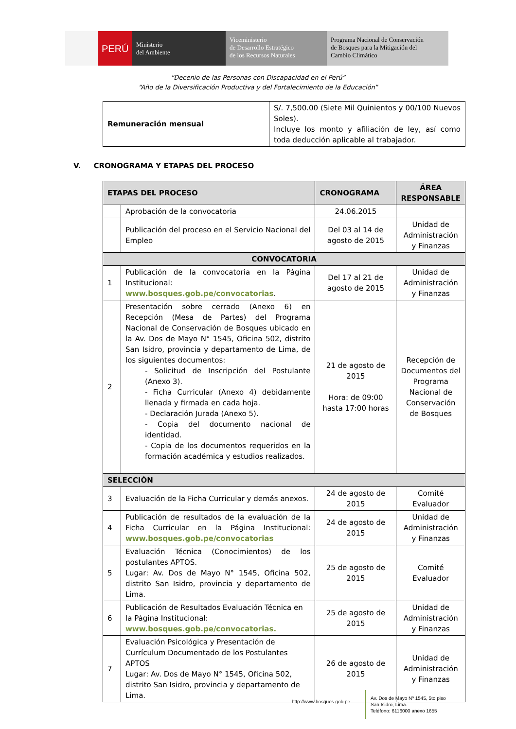PERÚ Ministerio
del Ambiente
Viceministerio
de Desarrollo Estratégico
de los Recursos Naturales
Programa Nacional de Conservación
de Bosques para la Mitigación del
Cambio Climático
“Decenio de las Personas con Discapacidad en el Perú”
“Año de la Diversificación Productiva y del Fortalecimiento de la Educación”
| Remuneración mensual | S/. 7,500.00 (Siete Mil Quinientos y 00/100 Nuevos Soles). Incluye los monto y afiliación de ley, así como toda deducción aplicable al trabajador. |
V. CRONOGRAMA Y ETAPAS DEL PROCESO
| ETAPAS DEL PROCESO | | CRONOGRAMA | ÁREA RESPONSABLE |
| --- | --- | --- | --- |
| | Aprobación de la convocatoria | 24.06.2015 | |
| | Publicación del proceso en el Servicio Nacional del Empleo | Del 03 al 14 de agosto de 2015 | Unidad de Administración y Finanzas |
| CONVOCATORIA | | | |
| 1 | Publicación de la convocatoria en la Página Institucional: www.bosques.gob.pe/convocatorias . | Del 17 al 21 de agosto de 2015 | Unidad de Administración y Finanzas |
| 2 | Presentación sobre cerrado (Anexo 6) en Recepción (Mesa de Partes) del Programa Nacional de Conservación de Bosques ubicado en la Av. Dos de Mayo N° 1545, Oficina 502, distrito San Isidro, provincia y departamento de Lima, de los siguientes documentos: - Solicitud de Inscripción del Postulante (Anexo 3). - Ficha Curricular (Anexo 4) debidamente llenada y firmada en cada hoja. - Declaración Jurada (Anexo 5). - Copia del documento nacional de identidad. - Copia de los documentos requeridos en la formación académica y estudios realizados. | 21 de agosto de 2015 Hora: de 09:00 hasta 17:00 horas | Recepción de Documentos del Programa Nacional de Conservación de Bosques |
| SELECCIÓN | | | |
| 3 | Evaluación de la Ficha Curricular y demás anexos. | 24 de agosto de 2015 | Comité Evaluador |
| 4 | Publicación de resultados de la evaluación de la Ficha Curricular en la Página Institucional: www.bosques.gob.pe/convocatorias | 24 de agosto de 2015 | Unidad de Administración y Finanzas |
| 5 | Evaluación Técnica (Conocimientos) de los postulantes APTOS. Lugar: Av. Dos de Mayo N° 1545, Oficina 502, distrito San Isidro, provincia y departamento de Lima. | 25 de agosto de 2015 | Comité Evaluador |
| 6 | Publicación de Resultados Evaluación Técnica en la Página Institucional: www.bosques.gob.pe/convocatorias. | 25 de agosto de 2015 | Unidad de Administración y Finanzas |
| 7 | Evaluación Psicológica y Presentación de Currículum Documentado de los Postulantes APTOS Lugar: Av. Dos de Mayo N° 1545, Oficina 502, distrito San Isidro, provincia y departamento de Lima. | 26 de agosto de 2015 | Unidad de Administración y Finanzas |
http://www.bosques.gob.pe
Av. Dos de Mayo Nº 1545, 5to piso
San Isidro, Lima.
Teléfono: 6116000 anexo 1655